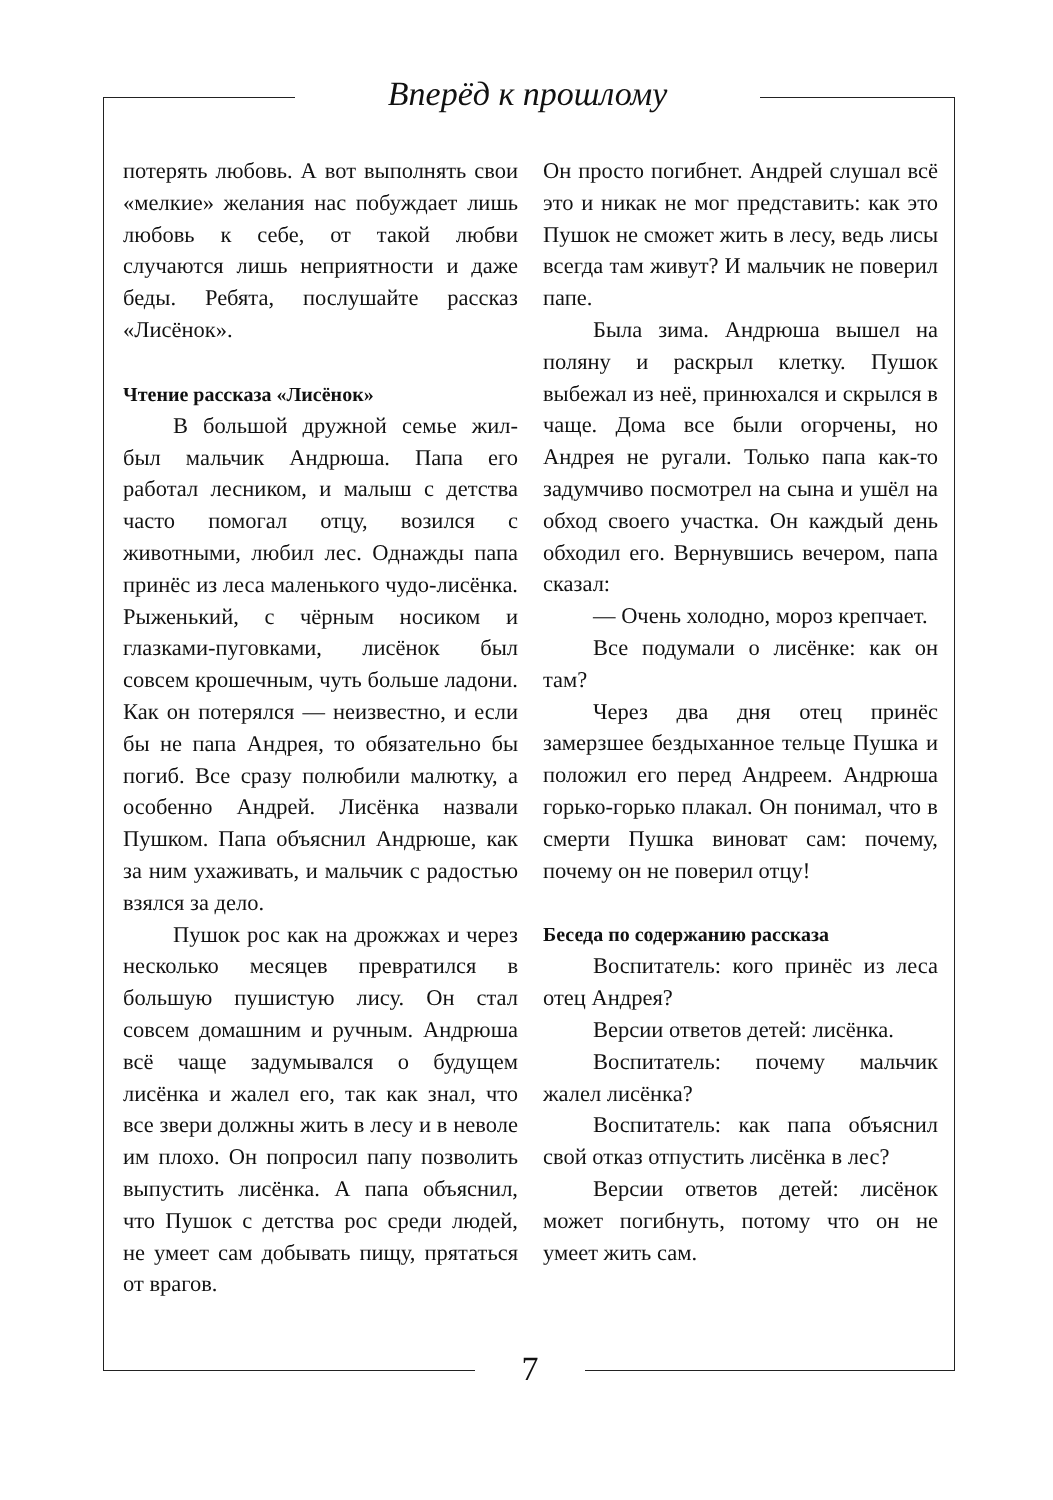Вперёд к прошлому
потерять любовь. А вот выполнять свои «мелкие» желания нас побуждает лишь любовь к себе, от такой любви случаются лишь неприятности и даже беды. Ребята, послушайте рассказ «Лисёнок».
Чтение рассказа «Лисёнок»
В большой дружной семье жил-был мальчик Андрюша. Папа его работал лесником, и малыш с детства часто помогал отцу, возился с животными, любил лес. Однажды папа принёс из леса маленького чудо-лисёнка. Рыженький, с чёрным носиком и глазками-пуговками, лисёнок был совсем крошечным, чуть больше ладони. Как он потерялся — неизвестно, и если бы не папа Андрея, то обязательно бы погиб. Все сразу полюбили малютку, а особенно Андрей. Лисёнка назвали Пушком. Папа объяснил Андрюше, как за ним ухаживать, и мальчик с радостью взялся за дело.
Пушок рос как на дрожжах и через несколько месяцев превратился в большую пушистую лису. Он стал совсем домашним и ручным. Андрюша всё чаще задумывался о будущем лисёнка и жалел его, так как знал, что все звери должны жить в лесу и в неволе им плохо. Он попросил папу позволить выпустить лисёнка. А папа объяснил, что Пушок с детства рос среди людей, не умеет сам добывать пищу, прятаться от врагов.
Он просто погибнет. Андрей слушал всё это и никак не мог представить: как это Пушок не сможет жить в лесу, ведь лисы всегда там живут? И мальчик не поверил папе.
Была зима. Андрюша вышел на поляну и раскрыл клетку. Пушок выбежал из неё, принюхался и скрылся в чаще. Дома все были огорчены, но Андрея не ругали. Только папа как-то задумчиво посмотрел на сына и ушёл на обход своего участка. Он каждый день обходил его. Вернувшись вечером, папа сказал:
— Очень холодно, мороз крепчает.
Все подумали о лисёнке: как он там?
Через два дня отец принёс замерзшее бездыханное тельце Пушка и положил его перед Андреем. Андрюша горько-горько плакал. Он понимал, что в смерти Пушка виноват сам: почему, почему он не поверил отцу!
Беседа по содержанию рассказа
Воспитатель: кого принёс из леса отец Андрея?
Версии ответов детей: лисёнка.
Воспитатель: почему мальчик жалел лисёнка?
Воспитатель: как папа объяснил свой отказ отпустить лисёнка в лес?
Версии ответов детей: лисёнок может погибнуть, потому что он не умеет жить сам.
7